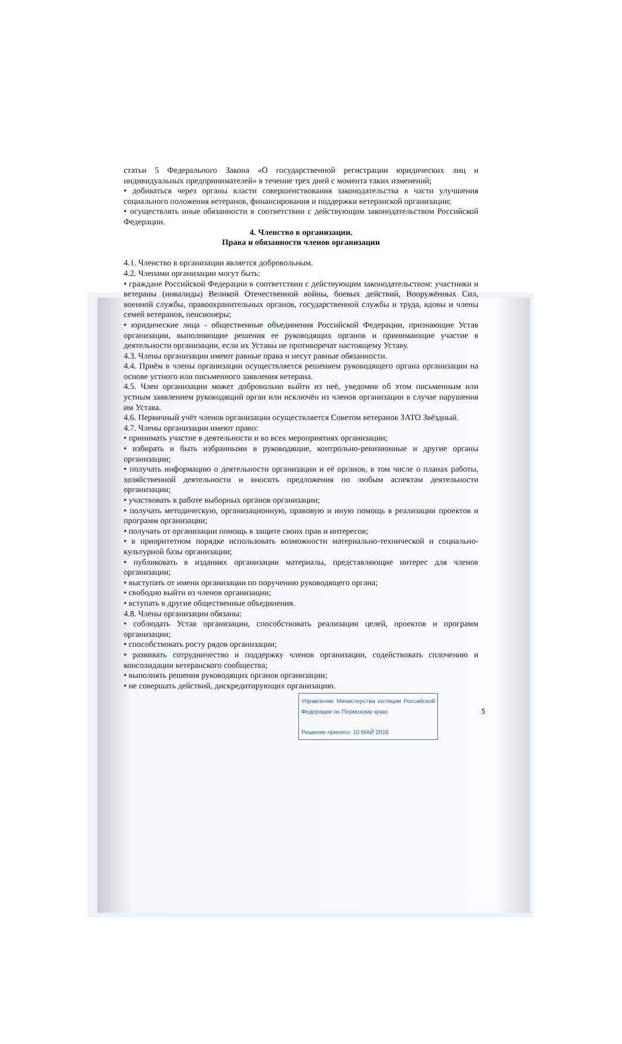статьи 5 Федерального Закона «О государственной регистрации юридических лиц и индивидуальных предпринимателей» в течение трех дней с момента таких изменений;
• добиваться через органы власти совершенствования законодательства в части улучшения социального положения ветеранов, финансирования и поддержки ветеранской организации;
• осуществлять иные обязанности в соответствии с действующим законодательством Российской Федерации.
4. Членство в организации.
Права и обязанности членов организации
4.1. Членство в организации является добровольным.
4.2. Членами организации могут быть:
• граждане Российской Федерации в соответствии с действующим законодательством: участники и ветераны (инвалиды) Великой Отечественной войны, боевых действий, Вооружённых Сил, военной службы, правоохранительных органов, государственной службы и труда, вдовы и члены семей ветеранов, пенсионеры;
• юридические лица - общественные объединения Российской Федерации, признающие Устав организации, выполняющие решения ее руководящих органов и принимающие участие в деятельности организации, если их Уставы не противоречат настоящему Уставу.
4.3. Члены организации имеют равные права и несут равные обязанности.
4.4. Приём в члены организации осуществляется решением руководящего органа организации на основе устного или письменного заявления ветерана.
4.5. Член организации может добровольно выйти из неё, уведомив об этом письменным или устным заявлением руководящий орган или исключён из членов организации в случае нарушения им Устава.
4.6. Первичный учёт членов организации осуществляется Советом ветеранов ЗАТО Звёздный.
4.7. Члены организации имеют право:
• принимать участие в деятельности и во всех мероприятиях организации;
• избирать и быть избранными в руководящие, контрольно-ревизионные и другие органы организации;
• получать информацию о деятельности организации и её органов, в том числе о планах работы, хозяйственной деятельности и вносить предложения по любым аспектам деятельности организации;
• участвовать в работе выборных органов организации;
• получать методическую, организационную, правовую и иную помощь в реализации проектов и программ организации;
• получать от организации помощь в защите своих прав и интересов;
• в приоритетном порядке использовать возможности материально-технической и социально-культурной базы организации;
• публиковать в изданиях организации материалы, представляющие интерес для членов организации;
• выступать от имени организации по поручению руководящего органа;
• свободно выйти из членов организации;
• вступать в другие общественные объединения.
4.8. Члены организации обязаны:
• соблюдать Устав организации, способствовать реализации целей, проектов и программ организации;
• способствовать росту рядов организации;
• развивать сотрудничество и поддержку членов организации, содействовать сплочению и консолидации ветеранского сообщества;
• выполнять решения руководящих органов организации;
• не совершать действий, дискредитирующих организацию.
Управление Министерства юстиции Российской Федерации по Пермскому краю
Решение принято: 10 МАЙ 2016
5